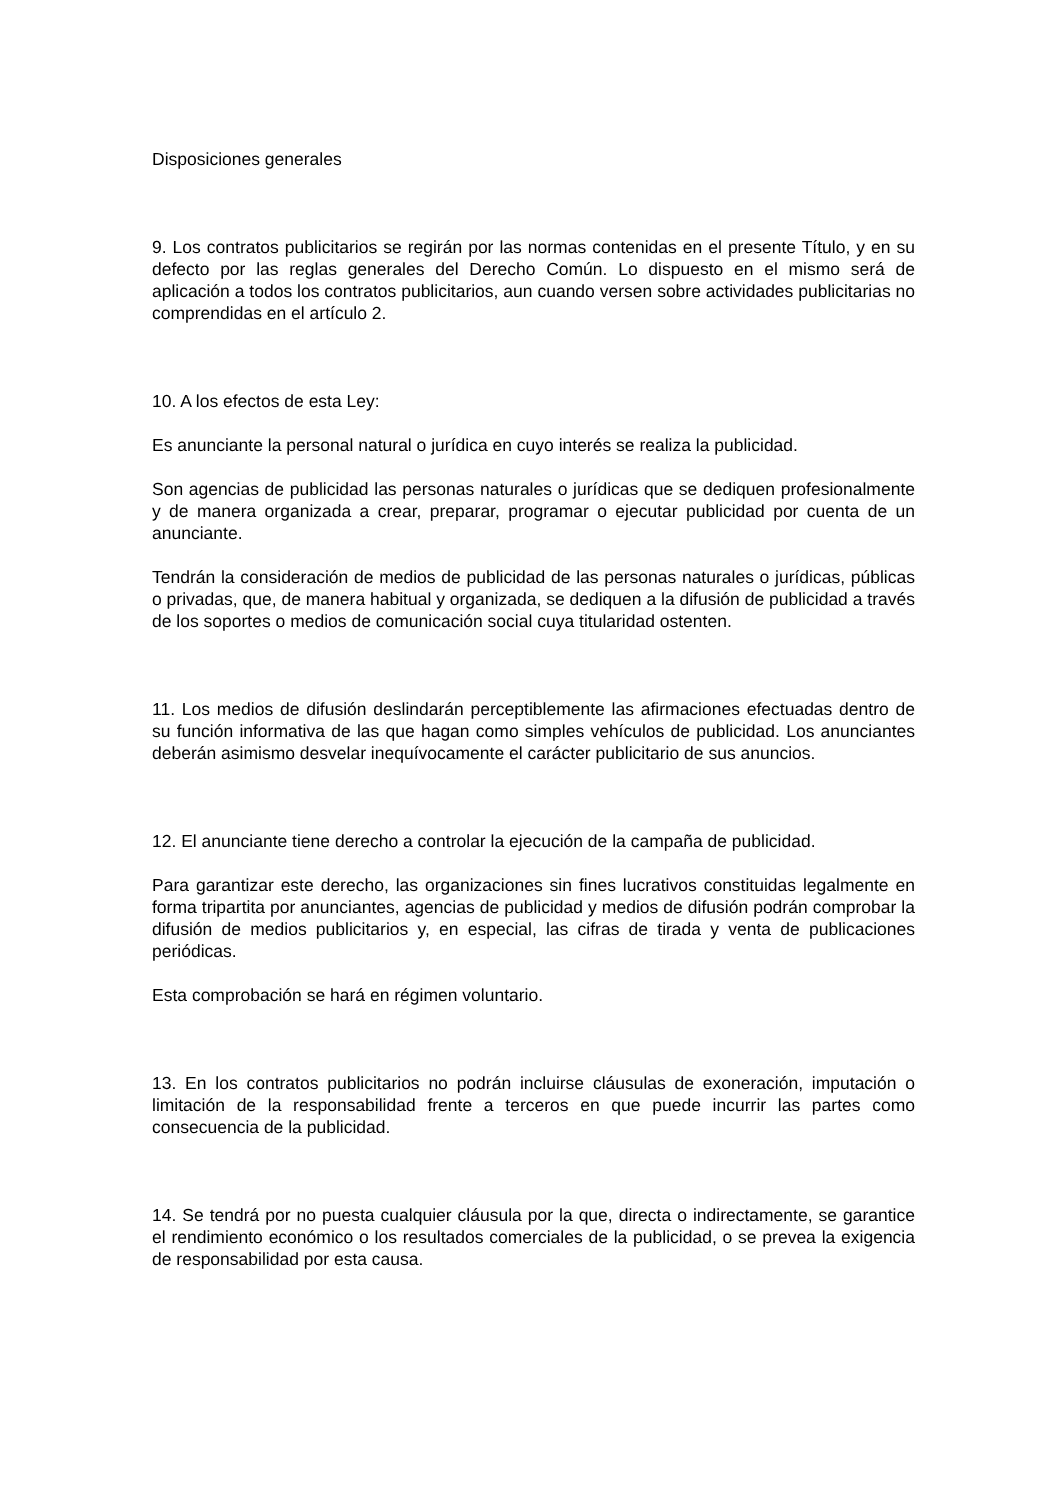Disposiciones generales
9. Los contratos publicitarios se regirán por las normas contenidas en el presente Título, y en su defecto por las reglas generales del Derecho Común. Lo dispuesto en el mismo será de aplicación a todos los contratos publicitarios, aun cuando versen sobre actividades publicitarias no comprendidas en el artículo 2.
10. A los efectos de esta Ley:
Es anunciante la personal natural o jurídica en cuyo interés se realiza la publicidad.
Son agencias de publicidad las personas naturales o jurídicas que se dediquen profesionalmente y de manera organizada a crear, preparar, programar o ejecutar publicidad por cuenta de un anunciante.
Tendrán la consideración de medios de publicidad de las personas naturales o jurídicas, públicas o privadas, que, de manera habitual y organizada, se dediquen a la difusión de publicidad a través de los soportes o medios de comunicación social cuya titularidad ostenten.
11. Los medios de difusión deslindarán perceptiblemente las afirmaciones efectuadas dentro de su función informativa de las que hagan como simples vehículos de publicidad. Los anunciantes deberán asimismo desvelar inequívocamente el carácter publicitario de sus anuncios.
12. El anunciante tiene derecho a controlar la ejecución de la campaña de publicidad.
Para garantizar este derecho, las organizaciones sin fines lucrativos constituidas legalmente en forma tripartita por anunciantes, agencias de publicidad y medios de difusión podrán comprobar la difusión de medios publicitarios y, en especial, las cifras de tirada y venta de publicaciones periódicas.
Esta comprobación se hará en régimen voluntario.
13. En los contratos publicitarios no podrán incluirse cláusulas de exoneración, imputación o limitación de la responsabilidad frente a terceros en que puede incurrir las partes como consecuencia de la publicidad.
14. Se tendrá por no puesta cualquier cláusula por la que, directa o indirectamente, se garantice el rendimiento económico o los resultados comerciales de la publicidad, o se prevea la exigencia de responsabilidad por esta causa.